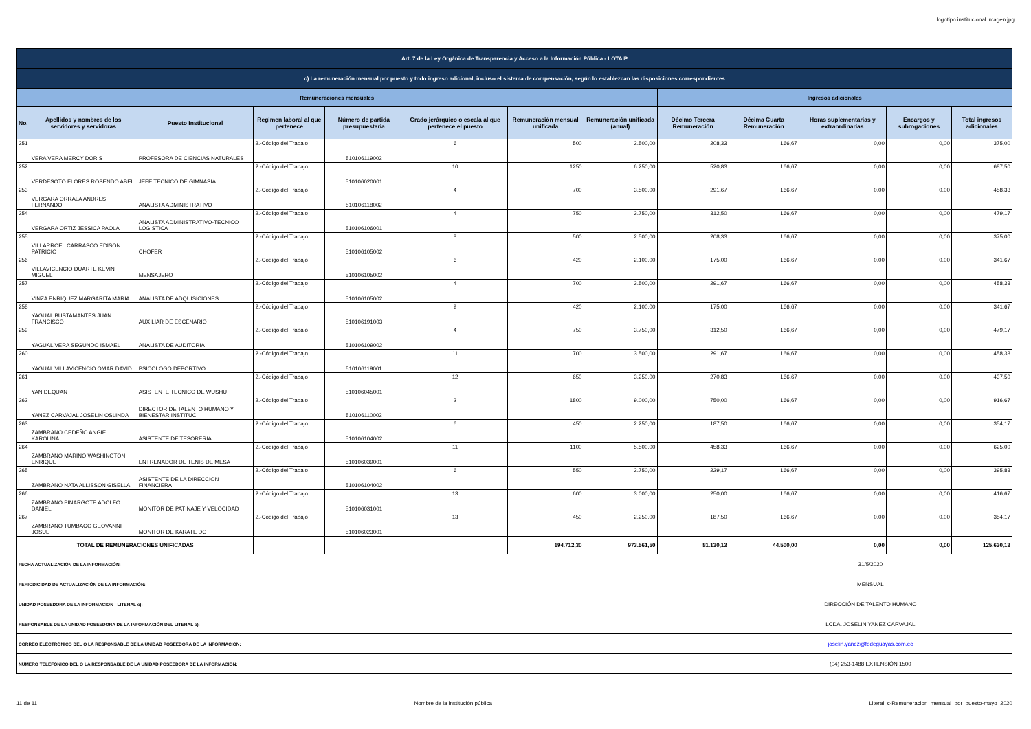logotipo institucional imagen jpg
| Art. 7 de la Ley Orgánica de Transparencia y Acceso a la Información Pública - LOTAIP | | | | | | | | | | | | |
| c) La remuneración mensual por puesto y todo ingreso adicional, incluso el sistema de compensación, según lo establezcan las disposiciones correspondientes | | | | | | | | | | | | |
| Remuneraciones mensuales | | | | | | | | Ingresos adicionales | | | | |
| No. | Apellidos y nombres de los servidores y servidoras | Puesto Institucional | Regimen laboral al que pertenece | Número de partida presupuestaria | Grado jerárquico o escala al que pertenece el puesto | Remuneración mensual unificada | Remuneración unificada (anual) | Décimo Tercera Remuneración | Décima Cuarta Remuneración | Horas suplementarias y extraordinarias | Encargos y subrogaciones | Total ingresos adicionales |
| 251 | VERA VERA MERCY DORIS | PROFESORA DE CIENCIAS NATURALES | 2.-Código del Trabajo | 510106119002 | 6 | 500 | 2.500,00 | 208,33 | 166,67 | 0,00 | 0,00 | 375,00 |
| 252 | VERDESOTO FLORES ROSENDO ABEL | JEFE TECNICO DE GIMNASIA | 2.-Código del Trabajo | 510106020001 | 10 | 1250 | 6.250,00 | 520,83 | 166,67 | 0,00 | 0,00 | 687,50 |
| 253 | VERGARA ORRALA ANDRES FERNANDO | ANALISTA ADMINISTRATIVO | 2.-Código del Trabajo | 510106118002 | 4 | 700 | 3.500,00 | 291,67 | 166,67 | 0,00 | 0,00 | 458,33 |
| 254 | VERGARA ORTIZ JESSICA PAOLA | ANALISTA ADMINISTRATIVO-TECNICO LOGISTICA | 2.-Código del Trabajo | 510106106001 | 4 | 750 | 3.750,00 | 312,50 | 166,67 | 0,00 | 0,00 | 479,17 |
| 255 | VILLARROEL CARRASCO EDISON PATRICIO | CHOFER | 2.-Código del Trabajo | 510106105002 | 8 | 500 | 2.500,00 | 208,33 | 166,67 | 0,00 | 0,00 | 375,00 |
| 256 | VILLAVICENCIO DUARTE KEVIN MIGUEL | MENSAJERO | 2.-Código del Trabajo | 510106105002 | 6 | 420 | 2.100,00 | 175,00 | 166,67 | 0,00 | 0,00 | 341,67 |
| 257 | VINZA ENRIQUEZ MARGARITA MARIA | ANALISTA DE ADQUISICIONES | 2.-Código del Trabajo | 510106105002 | 4 | 700 | 3.500,00 | 291,67 | 166,67 | 0,00 | 0,00 | 458,33 |
| 258 | YAGUAL BUSTAMANTES JUAN FRANCISCO | AUXILIAR DE ESCENARIO | 2.-Código del Trabajo | 510106191003 | 9 | 420 | 2.100,00 | 175,00 | 166,67 | 0,00 | 0,00 | 341,67 |
| 259 | YAGUAL VERA SEGUNDO ISMAEL | ANALISTA DE AUDITORIA | 2.-Código del Trabajo | 510106109002 | 4 | 750 | 3.750,00 | 312,50 | 166,67 | 0,00 | 0,00 | 479,17 |
| 260 | YAGUAL VILLAVICENCIO OMAR DAVID | PSICOLOGO DEPORTIVO | 2.-Código del Trabajo | 510106119001 | 11 | 700 | 3.500,00 | 291,67 | 166,67 | 0,00 | 0,00 | 458,33 |
| 261 | YAN DEQUAN | ASISTENTE TECNICO DE WUSHU | 2.-Código del Trabajo | 510106045001 | 12 | 650 | 3.250,00 | 270,83 | 166,67 | 0,00 | 0,00 | 437,50 |
| 262 | YANEZ CARVAJAL JOSELIN OSLINDA | DIRECTOR DE TALENTO HUMANO Y BIENESTAR INSTITUC | 2.-Código del Trabajo | 510106110002 | 2 | 1800 | 9.000,00 | 750,00 | 166,67 | 0,00 | 0,00 | 916,67 |
| 263 | ZAMBRANO CEDEÑO ANGIE KAROLINA | ASISTENTE DE TESORERIA | 2.-Código del Trabajo | 510106104002 | 6 | 450 | 2.250,00 | 187,50 | 166,67 | 0,00 | 0,00 | 354,17 |
| 264 | ZAMBRANO MARIÑO WASHINGTON ENRIQUE | ENTRENADOR DE TENIS DE MESA | 2.-Código del Trabajo | 510106039001 | 11 | 1100 | 5.500,00 | 458,33 | 166,67 | 0,00 | 0,00 | 625,00 |
| 265 | ZAMBRANO NATA ALLISSON GISELLA | ASISTENTE DE LA DIRECCION FINANCIERA | 2.-Código del Trabajo | 510106104002 | 6 | 550 | 2.750,00 | 229,17 | 166,67 | 0,00 | 0,00 | 395,83 |
| 266 | ZAMBRANO PINARGOTE ADOLFO DANIEL | MONITOR DE PATINAJE Y VELOCIDAD | 2.-Código del Trabajo | 510106031001 | 13 | 600 | 3.000,00 | 250,00 | 166,67 | 0,00 | 0,00 | 416,67 |
| 267 | ZAMBRANO TUMBACO GEOVANNI JOSUE | MONITOR DE KARATE DO | 2.-Código del Trabajo | 510106023001 | 13 | 450 | 2.250,00 | 187,50 | 166,67 | 0,00 | 0,00 | 354,17 |
| TOTAL DE REMUNERACIONES UNIFICADAS | | | | | | 194.712,30 | 973.561,50 | 81.130,13 | 44.500,00 | 0,00 | 0,00 | 125.630,13 |
| FECHA ACTUALIZACIÓN DE LA INFORMACIÓN: | | | | | | | | | 31/5/2020 | | | |
| PERIODICIDAD DE ACTUALIZACIÓN DE LA INFORMACIÓN: | | | | | | | | | MENSUAL | | | |
| UNIDAD POSEEDORA DE LA INFORMACION - LITERAL c): | | | | | | | | | DIRECCIÓN DE TALENTO HUMANO | | | |
| RESPONSABLE DE LA UNIDAD POSEEDORA DE LA INFORMACIÓN DEL LITERAL c): | | | | | | | | | LCDA. JOSELIN YANEZ CARVAJAL | | | |
| CORREO ELECTRÓNICO DEL O LA RESPONSABLE DE LA UNIDAD POSEEDORA DE LA INFORMACIÓN: | | | | | | | | | joselin.yanez@fedeguayas.com.ec | | | |
| NÚMERO TELEFÓNICO DEL O LA RESPONSABLE DE LA UNIDAD POSEEDORA DE LA INFORMACIÓN: | | | | | | | | | (04) 253-1488 EXTENSIÓN 1500 | | | |
11 de 11 Nombre de la institución pública Literal_c-Remuneracion_mensual_por_puesto-mayo_2020